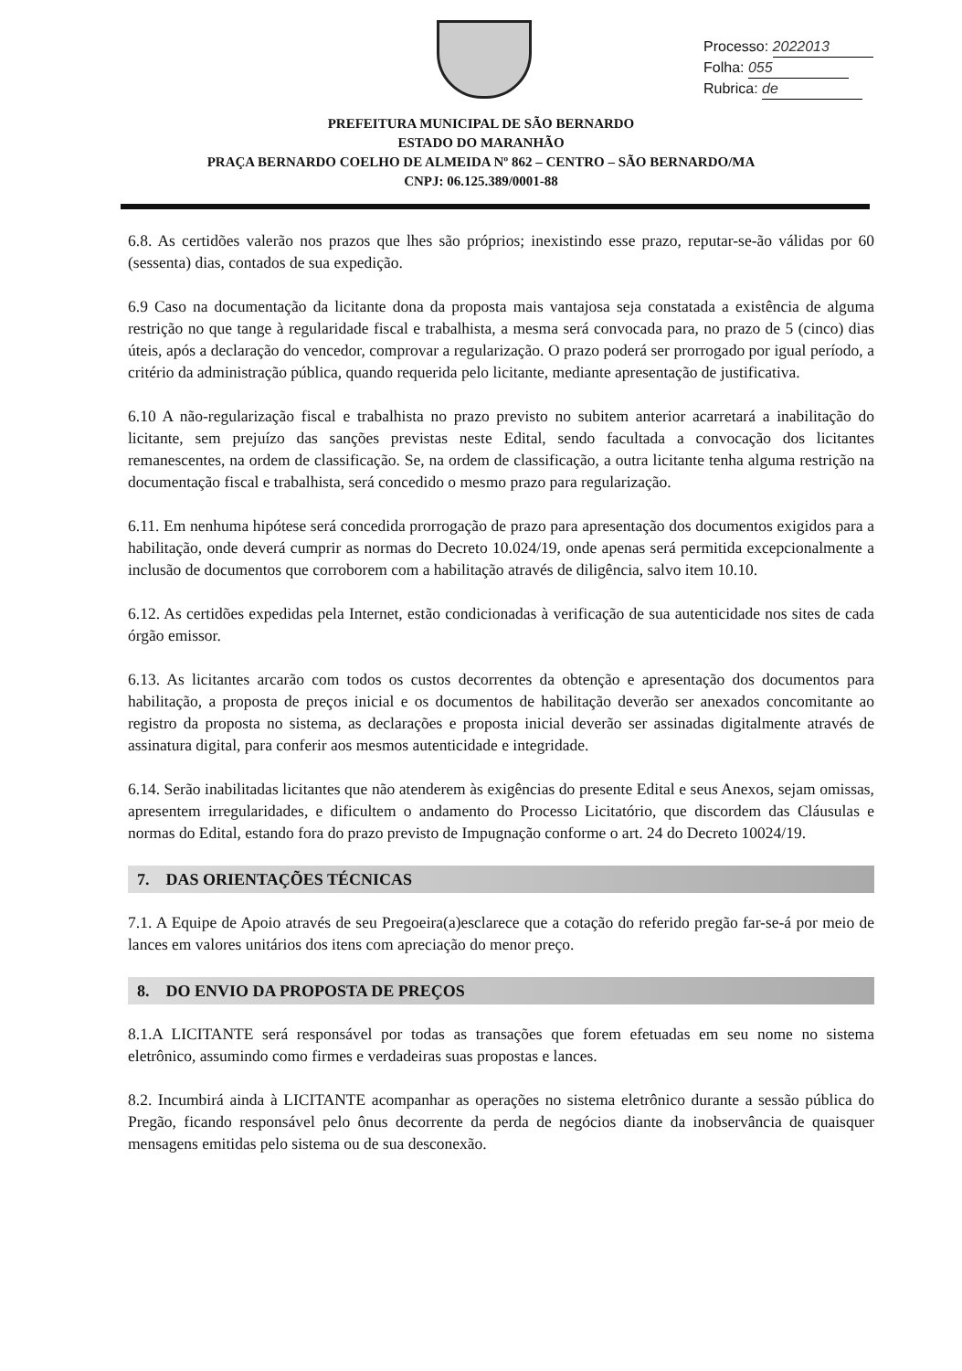Processo: 2022013
Folha: 055
Rubrica: de
PREFEITURA MUNICIPAL DE SÃO BERNARDO
ESTADO DO MARANHÃO
PRAÇA BERNARDO COELHO DE ALMEIDA Nº 862 – CENTRO – SÃO BERNARDO/MA
CNPJ: 06.125.389/0001-88
6.8. As certidões valerão nos prazos que lhes são próprios; inexistindo esse prazo, reputar-se-ão válidas por 60 (sessenta) dias, contados de sua expedição.
6.9 Caso na documentação da licitante dona da proposta mais vantajosa seja constatada a existência de alguma restrição no que tange à regularidade fiscal e trabalhista, a mesma será convocada para, no prazo de 5 (cinco) dias úteis, após a declaração do vencedor, comprovar a regularização. O prazo poderá ser prorrogado por igual período, a critério da administração pública, quando requerida pelo licitante, mediante apresentação de justificativa.
6.10 A não-regularização fiscal e trabalhista no prazo previsto no subitem anterior acarretará a inabilitação do licitante, sem prejuízo das sanções previstas neste Edital, sendo facultada a convocação dos licitantes remanescentes, na ordem de classificação. Se, na ordem de classificação, a outra licitante tenha alguma restrição na documentação fiscal e trabalhista, será concedido o mesmo prazo para regularização.
6.11. Em nenhuma hipótese será concedida prorrogação de prazo para apresentação dos documentos exigidos para a habilitação, onde deverá cumprir as normas do Decreto 10.024/19, onde apenas será permitida excepcionalmente a inclusão de documentos que corroborem com a habilitação através de diligência, salvo item 10.10.
6.12. As certidões expedidas pela Internet, estão condicionadas à verificação de sua autenticidade nos sites de cada órgão emissor.
6.13. As licitantes arcarão com todos os custos decorrentes da obtenção e apresentação dos documentos para habilitação, a proposta de preços inicial e os documentos de habilitação deverão ser anexados concomitante ao registro da proposta no sistema, as declarações e proposta inicial deverão ser assinadas digitalmente através de assinatura digital, para conferir aos mesmos autenticidade e integridade.
6.14. Serão inabilitadas licitantes que não atenderem às exigências do presente Edital e seus Anexos, sejam omissas, apresentem irregularidades, e dificultem o andamento do Processo Licitatório, que discordem das Cláusulas e normas do Edital, estando fora do prazo previsto de Impugnação conforme o art. 24 do Decreto 10024/19.
7. DAS ORIENTAÇÕES TÉCNICAS
7.1. A Equipe de Apoio através de seu Pregoeira(a)esclarece que a cotação do referido pregão far-se-á por meio de lances em valores unitários dos itens com apreciação do menor preço.
8. DO ENVIO DA PROPOSTA DE PREÇOS
8.1.A LICITANTE será responsável por todas as transações que forem efetuadas em seu nome no sistema eletrônico, assumindo como firmes e verdadeiras suas propostas e lances.
8.2. Incumbirá ainda à LICITANTE acompanhar as operações no sistema eletrônico durante a sessão pública do Pregão, ficando responsável pelo ônus decorrente da perda de negócios diante da inobservância de quaisquer mensagens emitidas pelo sistema ou de sua desconexão.